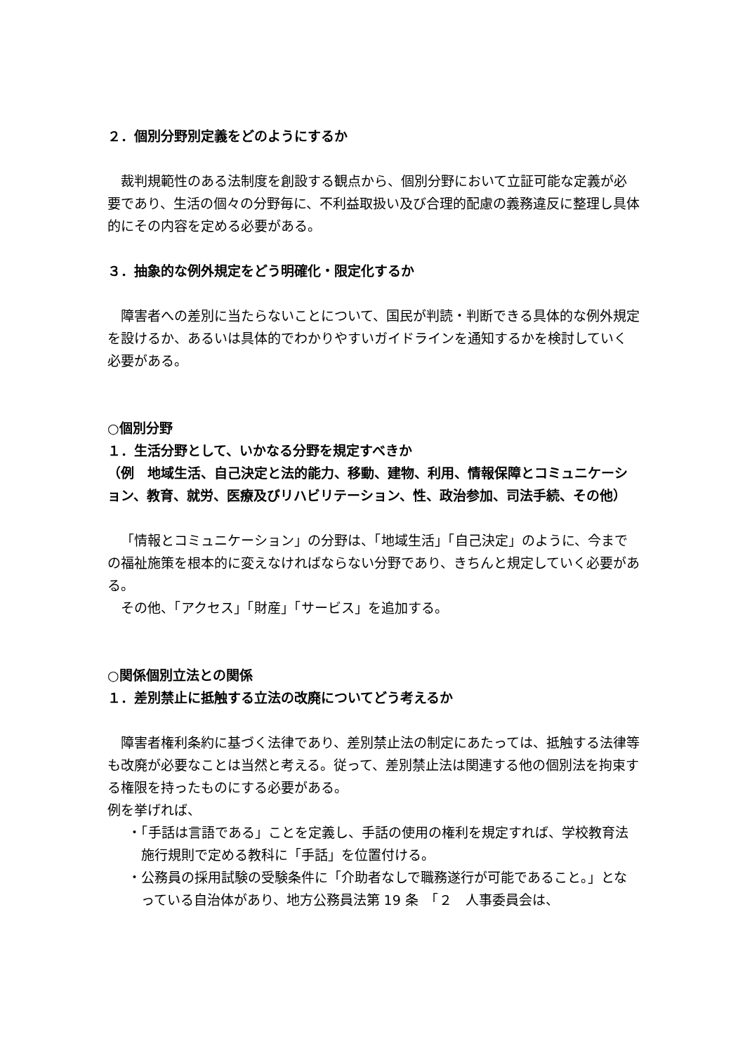２．個別分野別定義をどのようにするか
裁判規範性のある法制度を創設する観点から、個別分野において立証可能な定義が必要であり、生活の個々の分野毎に、不利益取扱い及び合理的配慮の義務違反に整理し具体的にその内容を定める必要がある。
３．抽象的な例外規定をどう明確化・限定化するか
障害者への差別に当たらないことについて、国民が判読・判断できる具体的な例外規定を設けるか、あるいは具体的でわかりやすいガイドラインを通知するかを検討していく必要がある。
○個別分野
１．生活分野として、いかなる分野を規定すべきか
（例　地域生活、自己決定と法的能力、移動、建物、利用、情報保障とコミュニケーション、教育、就労、医療及びリハビリテーション、性、政治参加、司法手続、その他）
「情報とコミュニケーション」の分野は、「地域生活」「自己決定」のように、今までの福祉施策を根本的に変えなければならない分野であり、きちんと規定していく必要がある。
その他、「アクセス」「財産」「サービス」を追加する。
○関係個別立法との関係
１．差別禁止に抵触する立法の改廃についてどう考えるか
障害者権利条約に基づく法律であり、差別禁止法の制定にあたっては、抵触する法律等も改廃が必要なことは当然と考える。従って、差別禁止法は関連する他の個別法を拘束する権限を持ったものにする必要がある。
例を挙げれば、
・「手話は言語である」ことを定義し、手話の使用の権利を規定すれば、学校教育法施行規則で定める教科に「手話」を位置付ける。
・公務員の採用試験の受験条件に「介助者なしで職務遂行が可能であること。」となっている自治体があり、地方公務員法第 19 条　「２　人事委員会は、